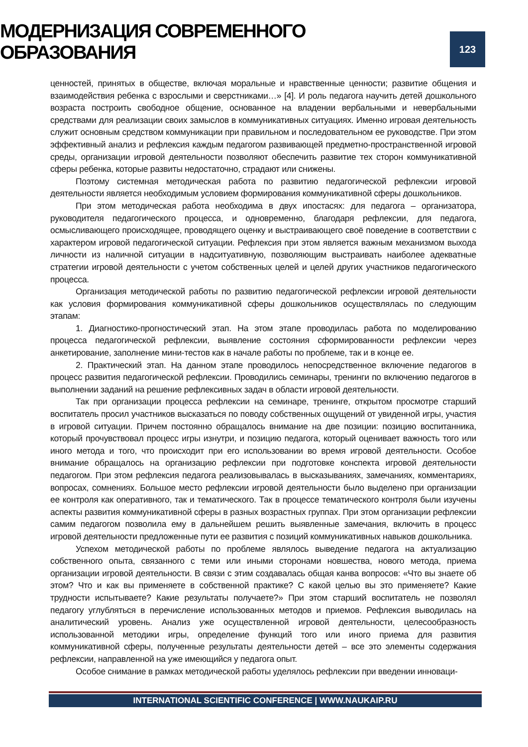МОДЕРНИЗАЦИЯ СОВРЕМЕННОГО ОБРАЗОВАНИЯ
123
ценностей, принятых в обществе, включая моральные и нравственные ценности; развитие общения и взаимодействия ребенка с взрослыми и сверстниками…» [4]. И роль педагога научить детей дошкольного возраста построить свободное общение, основанное на владении вербальными и невербальными средствами для реализации своих замыслов в коммуникативных ситуациях. Именно игровая деятельность служит основным средством коммуникации при правильном и последовательном ее руководстве. При этом эффективный анализ и рефлексия каждым педагогом развивающей предметно-пространственной игровой среды, организации игровой деятельности позволяют обеспечить развитие тех сторон коммуникативной сферы ребенка, которые развиты недостаточно, страдают или снижены.
Поэтому системная методическая работа по развитию педагогической рефлексии игровой деятельности является необходимым условием формирования коммуникативной сферы дошкольников.
При этом методическая работа необходима в двух ипостасях: для педагога – организатора, руководителя педагогического процесса, и одновременно, благодаря рефлексии, для педагога, осмысливающего происходящее, проводящего оценку и выстраивающего своё поведение в соответствии с характером игровой педагогической ситуации. Рефлексия при этом является важным механизмом выхода личности из наличной ситуации в надситуативную, позволяющим выстраивать наиболее адекватные стратегии игровой деятельности с учетом собственных целей и целей других участников педагогического процесса.
Организация методической работы по развитию педагогической рефлексии игровой деятельности как условия формирования коммуникативной сферы дошкольников осуществлялась по следующим этапам:
1. Диагностико-прогностический этап. На этом этапе проводилась работа по моделированию процесса педагогической рефлексии, выявление состояния сформированности рефлексии через анкетирование, заполнение мини-тестов как в начале работы по проблеме, так и в конце ее.
2. Практический этап. На данном этапе проводилось непосредственное включение педагогов в процесс развития педагогической рефлексии. Проводились семинары, тренинги по включению педагогов в выполнении заданий на решение рефлексивных задач в области игровой деятельности.
Так при организации процесса рефлексии на семинаре, тренинге, открытом просмотре старший воспитатель просил участников высказаться по поводу собственных ощущений от увиденной игры, участия в игровой ситуации. Причем постоянно обращалось внимание на две позиции: позицию воспитанника, который прочувствовал процесс игры изнутри, и позицию педагога, который оценивает важность того или иного метода и того, что происходит при его использовании во время игровой деятельности. Особое внимание обращалось на организацию рефлексии при подготовке конспекта игровой деятельности педагогом. При этом рефлексия педагога реализовывалась в высказываниях, замечаниях, комментариях, вопросах, сомнениях. Большое место рефлексии игровой деятельности было выделено при организации ее контроля как оперативного, так и тематического. Так в процессе тематического контроля были изучены аспекты развития коммуникативной сферы в разных возрастных группах. При этом организации рефлексии самим педагогом позволила ему в дальнейшем решить выявленные замечания, включить в процесс игровой деятельности предложенные пути ее развития с позиций коммуникативных навыков дошкольника.
Успехом методической работы по проблеме являлось выведение педагога на актуализацию собственного опыта, связанного с теми или иными сторонами новшества, нового метода, приема организации игровой деятельности. В связи с этим создавалась общая канва вопросов: «Что вы знаете об этом? Что и как вы применяете в собственной практике? С какой целью вы это применяете? Какие трудности испытываете? Какие результаты получаете?» При этом старший воспитатель не позволял педагогу углубляться в перечисление использованных методов и приемов. Рефлексия выводилась на аналитический уровень. Анализ уже осуществленной игровой деятельности, целесообразность использованной методики игры, определение функций того или иного приема для развития коммуникативной сферы, полученные результаты деятельности детей – все это элементы содержания рефлексии, направленной на уже имеющийся у педагога опыт.
Особое снимание в рамках методической работы уделялось рефлексии при введении инноваци-
INTERNATIONAL SCIENTIFIC CONFERENCE | WWW.NAUKAIP.RU